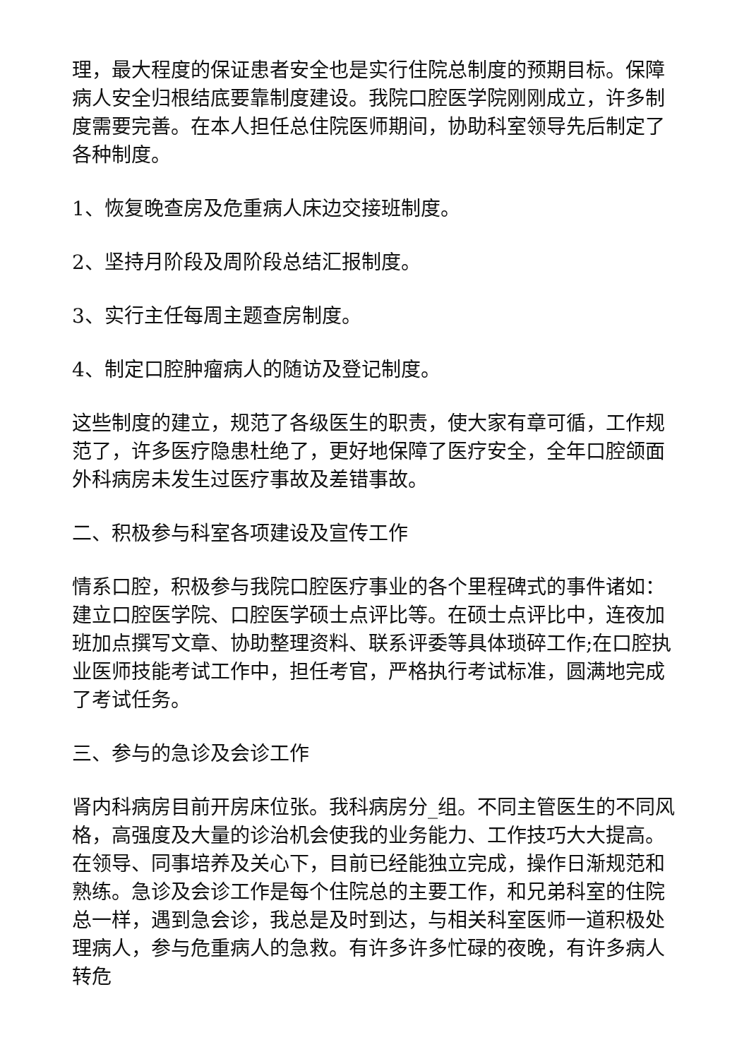理，最大程度的保证患者安全也是实行住院总制度的预期目标。保障病人安全归根结底要靠制度建设。我院口腔医学院刚刚成立，许多制度需要完善。在本人担任总住院医师期间，协助科室领导先后制定了各种制度。
1、恢复晚查房及危重病人床边交接班制度。
2、坚持月阶段及周阶段总结汇报制度。
3、实行主任每周主题查房制度。
4、制定口腔肿瘤病人的随访及登记制度。
这些制度的建立，规范了各级医生的职责，使大家有章可循，工作规范了，许多医疗隐患杜绝了，更好地保障了医疗安全，全年口腔颌面外科病房未发生过医疗事故及差错事故。
二、积极参与科室各项建设及宣传工作
情系口腔，积极参与我院口腔医疗事业的各个里程碑式的事件诸如：建立口腔医学院、口腔医学硕士点评比等。在硕士点评比中，连夜加班加点撰写文章、协助整理资料、联系评委等具体琐碎工作;在口腔执业医师技能考试工作中，担任考官，严格执行考试标准，圆满地完成了考试任务。
三、参与的急诊及会诊工作
肾内科病房目前开房床位张。我科病房分_组。不同主管医生的不同风格，高强度及大量的诊治机会使我的业务能力、工作技巧大大提高。在领导、同事培养及关心下，目前已经能独立完成，操作日渐规范和熟练。急诊及会诊工作是每个住院总的主要工作，和兄弟科室的住院总一样，遇到急会诊，我总是及时到达，与相关科室医师一道积极处理病人，参与危重病人的急救。有许多许多忙碌的夜晚，有许多病人转危